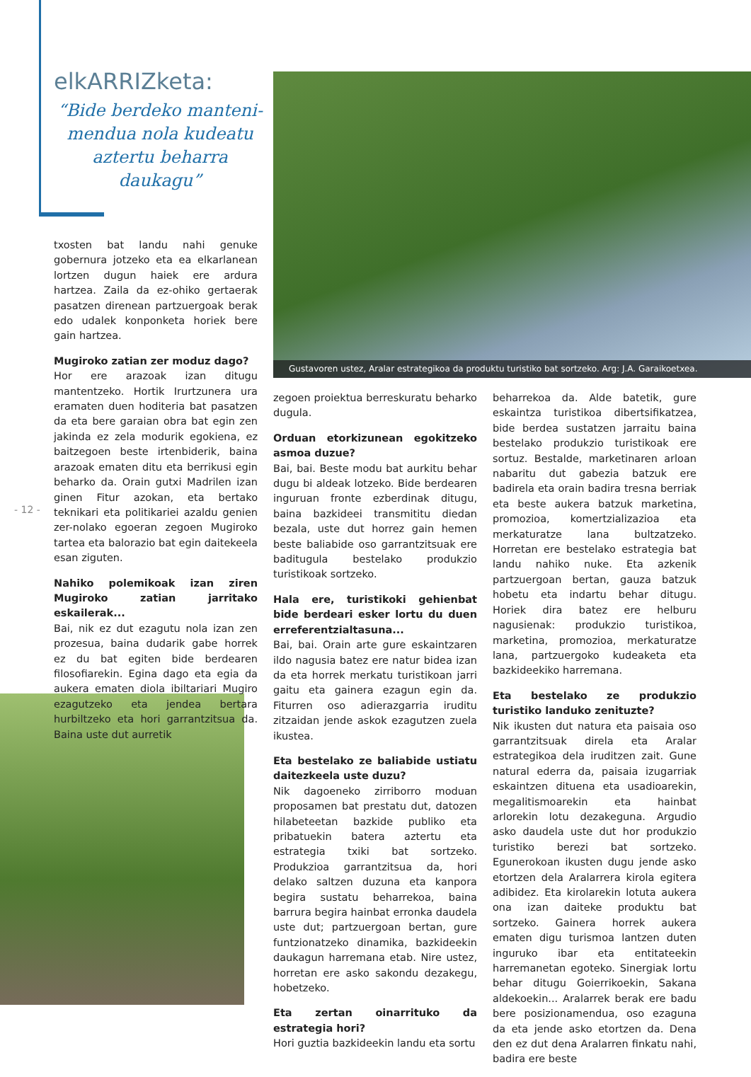elkARRIZketa:
“Bide berdeko manteni-mendua nola kudeatu aztertu beharra daukagu”
Gustavoren ustez, Aralar estrategikoa da produktu turistiko bat sortzeko. Arg: J.A. Garaikoetxea.
- 12 -
txosten bat landu nahi genuke gobernura jotzeko eta ea elkarlanean lortzen dugun haiek ere ardura hartzea. Zaila da ez-ohiko gertaerak pasatzen direnean partzuergoak berak edo udalek konponketa horiek bere gain hartzea.
Mugiroko zatian zer moduz dago?
Hor ere arazoak izan ditugu mantentzeko. Hortik Irurtzunera ura eramaten duen hoditeria bat pasatzen da eta bere garaian obra bat egin zen jakinda ez zela modurik egokiena, ez baitzegoen beste irtenbiderik, baina arazoak ematen ditu eta berrikusi egin beharko da. Orain gutxi Madrilen izan ginen Fitur azokan, eta bertako teknikari eta politikariei azaldu genien zer-nolako egoeran zegoen Mugiroko tartea eta balorazio bat egin daitekeela esan ziguten.
Nahiko polemikoak izan ziren Mugiroko zatian jarritako eskailerak...
Bai, nik ez dut ezagutu nola izan zen prozesua, baina dudarik gabe horrek ez du bat egiten bide berdearen filosofiarekin. Egina dago eta egia da aukera ematen diola ibiltariari Mugiro ezagutzeko eta jendea bertara hurbiltzeko eta hori garrantzitsua da. Baina uste dut aurretik
zegoen proiektua berreskuratu beharko dugula.
Orduan etorkizunean egokitzeko asmoa duzue?
Bai, bai. Beste modu bat aurkitu behar dugu bi aldeak lotzeko. Bide berdearen inguruan fronte ezberdinak ditugu, baina bazkideei transmititu diedan bezala, uste dut horrez gain hemen beste baliabide oso garrantzitsuak ere baditugula bestelako produkzio turistikoak sortzeko.
Hala ere, turistikoki gehienbat bide berdeari esker lortu du duen erreferentzialtasuna...
Bai, bai. Orain arte gure eskaintzaren ildo nagusia batez ere natur bidea izan da eta horrek merkatu turistikoan jarri gaitu eta gainera ezagun egin da. Fiturren oso adierazgarria iruditu zitzaidan jende askok ezagutzen zuela ikustea.
Eta bestelako ze baliabide ustiatu daitezkeela uste duzu?
Nik dagoeneko zirriborro moduan proposamen bat prestatu dut, datozen hilabeteetan bazkide publiko eta pribatuekin batera aztertu eta estrategia txiki bat sortzeko. Produkzioa garrantzitsua da, hori delako saltzen duzuna eta kanpora begira sustatu beharrekoa, baina barrura begira hainbat erronka daudela uste dut; partzuergoan bertan, gure funtzionatzeko dinamika, bazkideekin daukagun harremana etab. Nire ustez, horretan ere asko sakondu dezakegu, hobetzeko.
Eta zertan oinarrituko da estrategia hori?
Hori guztia bazkideekin landu eta sortu
beharrekoa da. Alde batetik, gure eskaintza turistikoa dibertsifikatzea, bide berdea sustatzen jarraitu baina bestelako produkzio turistikoak ere sortuz. Bestalde, marketinaren arloan nabaritu dut gabezia batzuk ere badirela eta orain badira tresna berriak eta beste aukera batzuk marketina, promozioa, komertzializazioa eta merkaturatze lana bultzatzeko. Horretan ere bestelako estrategia bat landu nahiko nuke. Eta azkenik partzuergoan bertan, gauza batzuk hobetu eta indartu behar ditugu. Horiek dira batez ere helburu nagusienak: produkzio turistikoa, marketina, promozioa, merkaturatze lana, partzuergoko kudeaketa eta bazkideekiko harremana.
Eta bestelako ze produkzio turistiko landuko zenituzte?
Nik ikusten dut natura eta paisaia oso garrantzitsuak direla eta Aralar estrategikoa dela iruditzen zait. Gune natural ederra da, paisaia izugarriak eskaintzen dituena eta usadioarekin, megalitismoarekin eta hainbat arlorekin lotu dezakeguna. Argudio asko daudela uste dut hor produkzio turistiko berezi bat sortzeko. Egunerokoan ikusten dugu jende asko etortzen dela Aralarrera kirola egitera adibidez. Eta kirolarekin lotuta aukera ona izan daiteke produktu bat sortzeko. Gainera horrek aukera ematen digu turismoa lantzen duten inguruko ibar eta entitateekin harremanetan egoteko. Sinergiak lortu behar ditugu Goierrikoekin, Sakana aldekoekin... Aralarrek berak ere badu bere posizionamendua, oso ezaguna da eta jende asko etortzen da. Dena den ez dut dena Aralarren finkatu nahi, badira ere beste